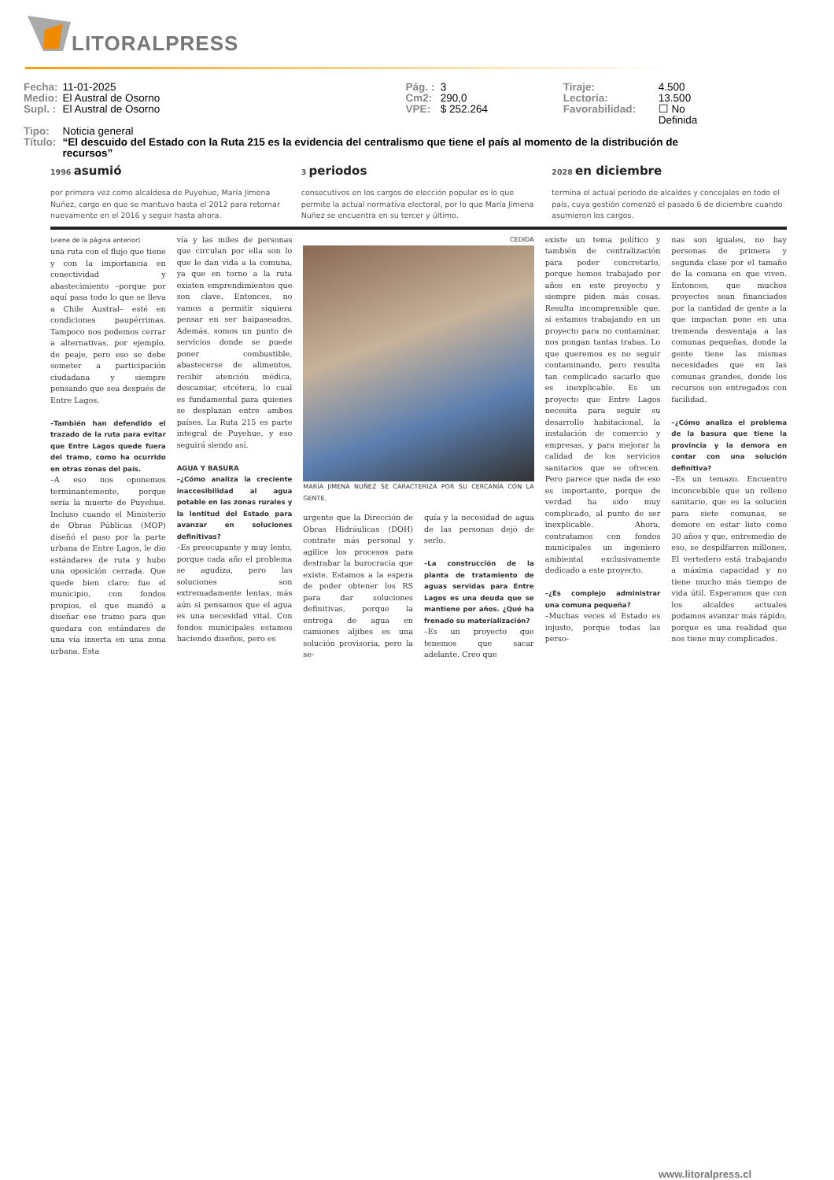LITORALPRESS
| Fecha: | 11-01-2025 | Pág. : | 3 | Tiraje: | 4.500 |
| Medio: | El Austral de Osorno | Cm2: | 290,0 | Lectoría: | 13.500 |
| Supl. : | El Austral de Osorno | VPE: | $ 252.264 | Favorabilidad: | ☐ No Definida |
| Tipo: | Noticia general | | | | |
| Título: | “El descuido del Estado con la Ruta 215 es la evidencia del centralismo que tiene el país al momento de la distribución de recursos” | | | | |
1996 asumió
por primera vez como alcaldesa de Puyehue, María Jimena Nuñez, cargo en que se mantuvo hasta el 2012 para retornar nuevamente en el 2016 y seguir hasta ahora.
3 periodos
consecutivos en los cargos de elección popular es lo que permite la actual normativa electoral, por lo que María Jimena Nuñez se encuentra en su tercer y último.
2028 en diciembre
termina el actual periodo de alcaldes y concejales en todo el país, cuya gestión comenzó el pasado 6 de diciembre cuando asumieron los cargos.
(viene de la página anterior)
una ruta con el flujo que tiene y con la importancia en conectividad y abastecimiento –porque por aquí pasa todo lo que se lleva a Chile Austral– esté en condiciones paupérrimas. Tampoco nos podemos cerrar a alternativas, por ejemplo, de peaje, pero eso se debe someter a participación ciudadana y siempre pensando que sea después de Entre Lagos.
–También han defendido el trazado de la ruta para evitar que Entre Lagos quede fuera del tramo, como ha ocurrido en otras zonas del país.
–A eso nos oponemos terminantemente, porque sería la muerte de Puyehue. Incluso cuando el Ministerio de Obras Públicas (MOP) diseñó el paso por la parte urbana de Entre Lagos, le dio estándares de ruta y hubo una oposición cerrada. Que quede bien claro: fue el municipio, con fondos propios, el que mandó a diseñar ese tramo para que quedara con estándares de una vía inserta en una zona urbana. Esta
vía y las miles de personas que circulan por ella son lo que le dan vida a la comuna, ya que en torno a la ruta existen emprendimientos que son clave. Entonces, no vamos a permitir siquiera pensar en ser baipaseados. Además, somos un punto de servicios donde se puede poner combustible, abastecerse de alimentos, recibir atención médica, descansar, etcétera, lo cual es fundamental para quienes se desplazan entre ambos países. La Ruta 215 es parte integral de Puyehue, y eso seguirá siendo así.
AGUA Y BASURA
–¿Cómo analiza la creciente inaccesibilidad al agua potable en las zonas rurales y la lentitud del Estado para avanzar en soluciones definitivas?
–Es preocupante y muy lento, porque cada año el problema se agudiza, pero las soluciones son extremadamente lentas, más aún si pensamos que el agua es una necesidad vital. Con fondos municipales estamos haciendo diseños, pero es
CEDIDA
MARÍA JIMENA NUÑEZ SE CARACTERIZA POR SU CERCANÍA CON LA GENTE.
urgente que la Dirección de Obras Hidráulicas (DOH) contrate más personal y agilice los procesos para destrabar la burocracia que existe. Estamos a la espera de poder obtener los RS para dar soluciones definitivas, porque la entrega de agua en camiones aljibes es una solución provisoria, pero la se-
quía y la necesidad de agua de las personas dejó de serlo.
–La construcción de la planta de tratamiento de aguas servidas para Entre Lagos es una deuda que se mantiene por años. ¿Qué ha frenado su materialización?
–Es un proyecto que tenemos que sacar adelante. Creo que
existe un tema político y también de centralización para poder concretarlo, porque hemos trabajado por años en este proyecto y siempre piden más cosas. Resulta incomprensible que, si estamos trabajando en un proyecto para no contaminar, nos pongan tantas trabas. Lo que queremos es no seguir contaminando, pero resulta tan complicado sacarlo que es inexplicable. Es un proyecto que Entre Lagos necesita para seguir su desarrollo habitacional, la instalación de comercio y empresas, y para mejorar la calidad de los servicios sanitarios que se ofrecen. Pero parece que nada de eso es importante, porque de verdad ha sido muy complicado, al punto de ser inexplicable. Ahora, contratamos con fondos municipales un ingeniero ambiental exclusivamente dedicado a este proyecto.
–¿Es complejo administrar una comuna pequeña?
–Muchas veces el Estado es injusto, porque todas las perso-
nas son iguales, no hay personas de primera y segunda clase por el tamaño de la comuna en que viven. Entonces, que muchos proyectos sean financiados por la cantidad de gente a la que impactan pone en una tremenda desventaja a las comunas pequeñas, donde la gente tiene las mismas necesidades que en las comunas grandes, donde los recursos son entregados con facilidad.
–¿Cómo analiza el problema de la basura que tiene la provincia y la demora en contar con una solución definitiva?
–Es un temazo. Encuentro inconcebible que un relleno sanitario, que es la solución para siete comunas, se demore en estar listo como 30 años y que, entremedio de eso, se despilfarren millones. El vertedero está trabajando a máxima capacidad y no tiene mucho más tiempo de vida útil. Esperamos que con los alcaldes actuales podamos avanzar más rápido, porque es una realidad que nos tiene muy complicados.
www.litoralpress.cl